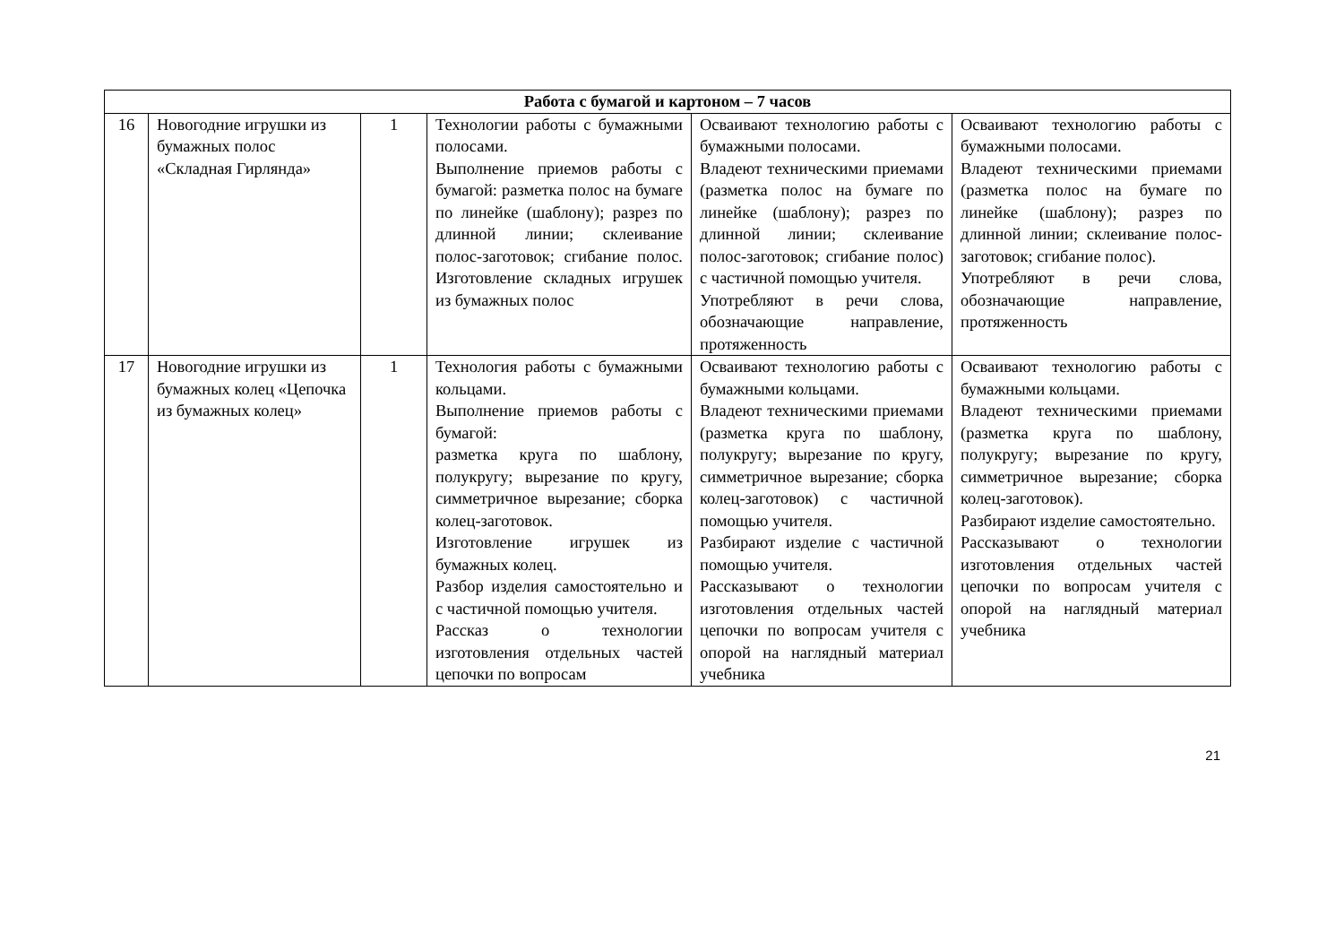| Работа с бумагой и картоном – 7 часов | | | | | |
| --- | --- | --- | --- | --- | --- |
| 16 | Новогодние игрушки из бумажных полос «Складная Гирлянда» | 1 | Технологии работы с бумажными полосами. Выполнение приемов работы с бумагой: разметка полос на бумаге по линейке (шаблону); разрез по длинной линии; склеивание полос-заготовок; сгибание полос. Изготовление складных игрушек из бумажных полос | Осваивают технологию работы с бумажными полосами. Владеют техническими приемами (разметка полос на бумаге по линейке (шаблону); разрез по длинной линии; склеивание полос-заготовок; сгибание полос) с частичной помощью учителя. Употребляют в речи слова, обозначающие направление, протяженность | Осваивают технологию работы с бумажными полосами. Владеют техническими приемами (разметка полос на бумаге по линейке (шаблону); разрез по длинной линии; склеивание полос-заготовок; сгибание полос). Употребляют в речи слова, обозначающие направление, протяженность |
| 17 | Новогодние игрушки из бумажных колец «Цепочка из бумажных колец» | 1 | Технология работы с бумажными кольцами. Выполнение приемов работы с бумагой: разметка круга по шаблону, полукругу; вырезание по кругу, симметричное вырезание; сборка колец-заготовок. Изготовление игрушек из бумажных колец. Разбор изделия самостоятельно и с частичной помощью учителя. Рассказ о технологии изготовления отдельных частей цепочки по вопросам | Осваивают технологию работы с бумажными кольцами. Владеют техническими приемами (разметка круга по шаблону, полукругу; вырезание по кругу, симметричное вырезание; сборка колец-заготовок) с частичной помощью учителя. Разбирают изделие с частичной помощью учителя. Рассказывают о технологии изготовления отдельных частей цепочки по вопросам учителя с опорой на наглядный материал учебника | Осваивают технологию работы с бумажными кольцами. Владеют техническими приемами (разметка круга по шаблону, полукругу; вырезание по кругу, симметричное вырезание; сборка колец-заготовок). Разбирают изделие самостоятельно. Рассказывают о технологии изготовления отдельных частей цепочки по вопросам учителя с опорой на наглядный материал учебника |
21